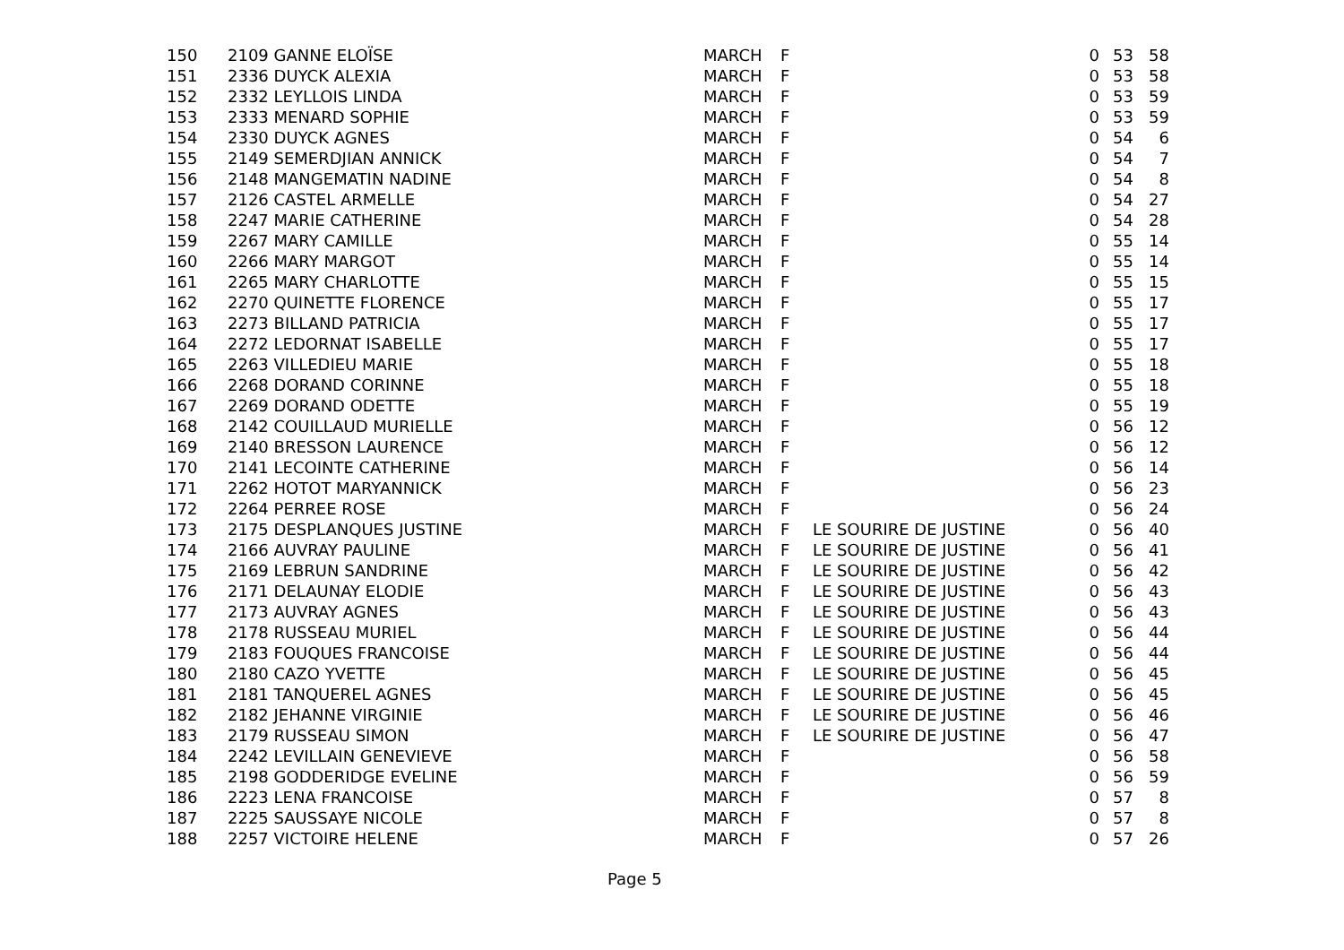| 150 | 2109 GANNE ELOÏSE | MARCH | F | | 0 | 53 | 58 |
| 151 | 2336 DUYCK ALEXIA | MARCH | F | | 0 | 53 | 58 |
| 152 | 2332 LEYLLOIS LINDA | MARCH | F | | 0 | 53 | 59 |
| 153 | 2333 MENARD SOPHIE | MARCH | F | | 0 | 53 | 59 |
| 154 | 2330 DUYCK AGNES | MARCH | F | | 0 | 54 | 6 |
| 155 | 2149 SEMERDJIAN ANNICK | MARCH | F | | 0 | 54 | 7 |
| 156 | 2148 MANGEMATIN NADINE | MARCH | F | | 0 | 54 | 8 |
| 157 | 2126 CASTEL ARMELLE | MARCH | F | | 0 | 54 | 27 |
| 158 | 2247 MARIE CATHERINE | MARCH | F | | 0 | 54 | 28 |
| 159 | 2267 MARY CAMILLE | MARCH | F | | 0 | 55 | 14 |
| 160 | 2266 MARY MARGOT | MARCH | F | | 0 | 55 | 14 |
| 161 | 2265 MARY CHARLOTTE | MARCH | F | | 0 | 55 | 15 |
| 162 | 2270 QUINETTE FLORENCE | MARCH | F | | 0 | 55 | 17 |
| 163 | 2273 BILLAND PATRICIA | MARCH | F | | 0 | 55 | 17 |
| 164 | 2272 LEDORNAT ISABELLE | MARCH | F | | 0 | 55 | 17 |
| 165 | 2263 VILLEDIEU MARIE | MARCH | F | | 0 | 55 | 18 |
| 166 | 2268 DORAND CORINNE | MARCH | F | | 0 | 55 | 18 |
| 167 | 2269 DORAND ODETTE | MARCH | F | | 0 | 55 | 19 |
| 168 | 2142 COUILLAUD MURIELLE | MARCH | F | | 0 | 56 | 12 |
| 169 | 2140 BRESSON LAURENCE | MARCH | F | | 0 | 56 | 12 |
| 170 | 2141 LECOINTE CATHERINE | MARCH | F | | 0 | 56 | 14 |
| 171 | 2262 HOTOT MARYANNICK | MARCH | F | | 0 | 56 | 23 |
| 172 | 2264 PERREE ROSE | MARCH | F | | 0 | 56 | 24 |
| 173 | 2175 DESPLANQUES JUSTINE | MARCH | F | LE SOURIRE DE JUSTINE | 0 | 56 | 40 |
| 174 | 2166 AUVRAY PAULINE | MARCH | F | LE SOURIRE DE JUSTINE | 0 | 56 | 41 |
| 175 | 2169 LEBRUN SANDRINE | MARCH | F | LE SOURIRE DE JUSTINE | 0 | 56 | 42 |
| 176 | 2171 DELAUNAY ELODIE | MARCH | F | LE SOURIRE DE JUSTINE | 0 | 56 | 43 |
| 177 | 2173 AUVRAY AGNES | MARCH | F | LE SOURIRE DE JUSTINE | 0 | 56 | 43 |
| 178 | 2178 RUSSEAU MURIEL | MARCH | F | LE SOURIRE DE JUSTINE | 0 | 56 | 44 |
| 179 | 2183 FOUQUES FRANCOISE | MARCH | F | LE SOURIRE DE JUSTINE | 0 | 56 | 44 |
| 180 | 2180 CAZO YVETTE | MARCH | F | LE SOURIRE DE JUSTINE | 0 | 56 | 45 |
| 181 | 2181 TANQUEREL AGNES | MARCH | F | LE SOURIRE DE JUSTINE | 0 | 56 | 45 |
| 182 | 2182 JEHANNE VIRGINIE | MARCH | F | LE SOURIRE DE JUSTINE | 0 | 56 | 46 |
| 183 | 2179 RUSSEAU SIMON | MARCH | F | LE SOURIRE DE JUSTINE | 0 | 56 | 47 |
| 184 | 2242 LEVILLAIN GENEVIEVE | MARCH | F | | 0 | 56 | 58 |
| 185 | 2198 GODDERIDGE EVELINE | MARCH | F | | 0 | 56 | 59 |
| 186 | 2223 LENA FRANCOISE | MARCH | F | | 0 | 57 | 8 |
| 187 | 2225 SAUSSAYE NICOLE | MARCH | F | | 0 | 57 | 8 |
| 188 | 2257 VICTOIRE HELENE | MARCH | F | | 0 | 57 | 26 |
Page 5